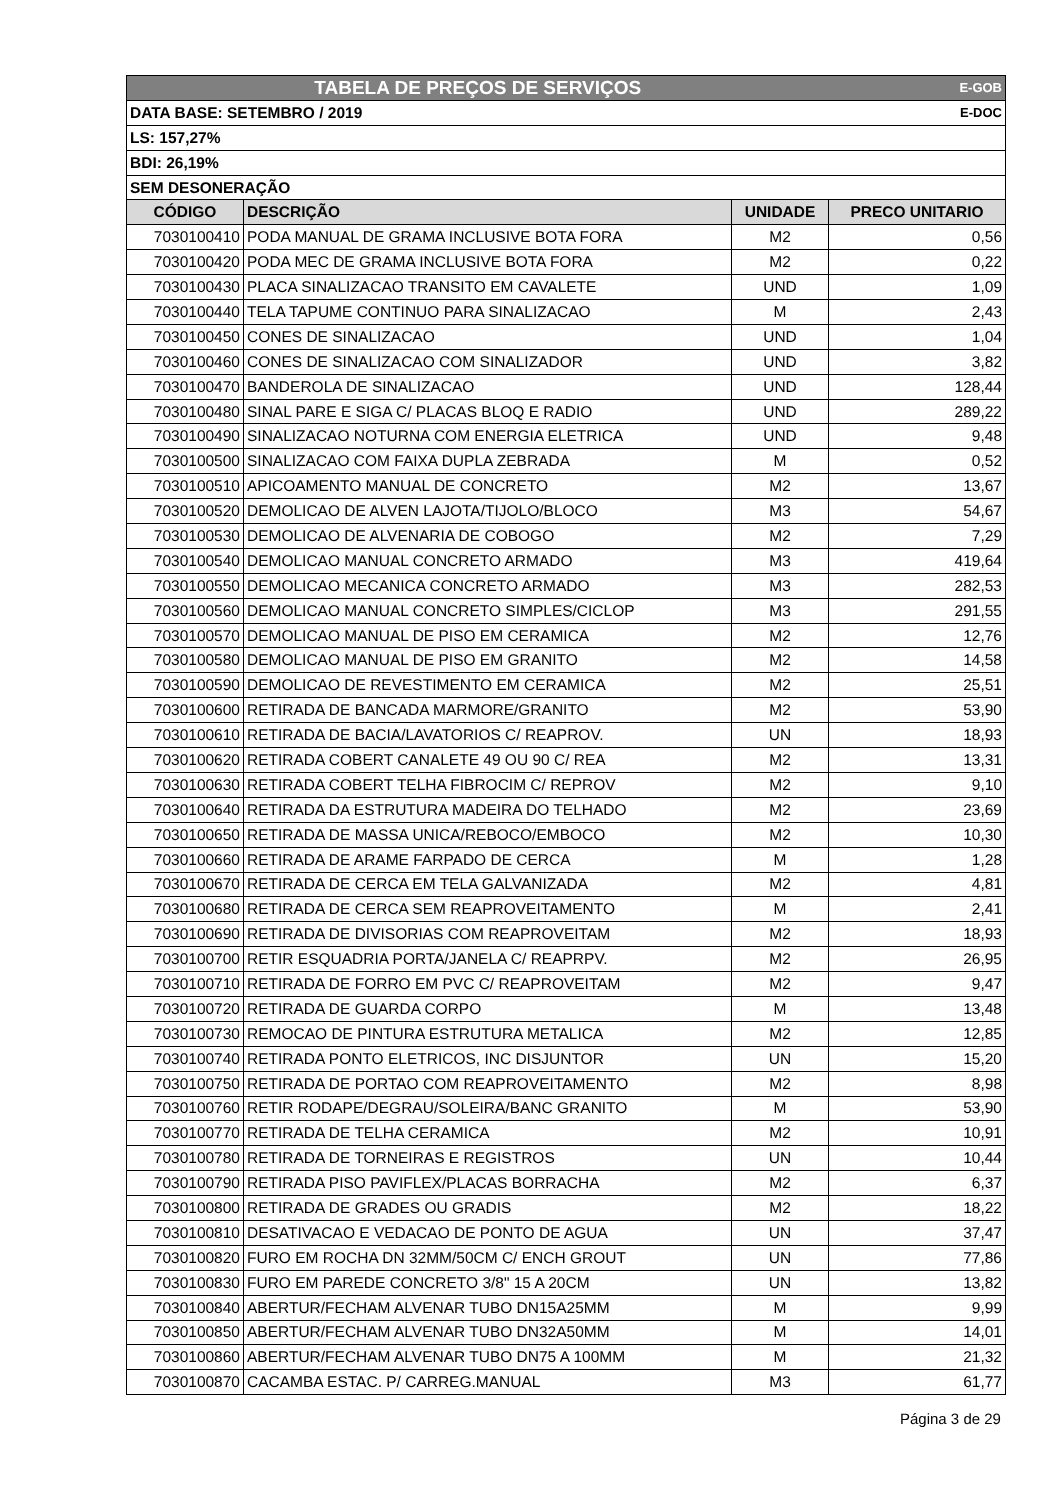| TABELA DE PREÇOS DE SERVIÇOS | | | E-GOB |
| DATA BASE: SETEMBRO / 2019 | | | E-DOC |
| LS: 157,27% | | | |
| BDI: 26,19% | | | |
| SEM DESONERAÇÃO | | | |
| CÓDIGO | DESCRIÇÃO | UNIDADE | PRECO UNITARIO |
| 7030100410 | PODA MANUAL DE GRAMA INCLUSIVE BOTA FORA | M2 | 0,56 |
| 7030100420 | PODA MEC DE GRAMA INCLUSIVE BOTA FORA | M2 | 0,22 |
| 7030100430 | PLACA SINALIZACAO TRANSITO EM CAVALETE | UND | 1,09 |
| 7030100440 | TELA TAPUME CONTINUO PARA SINALIZACAO | M | 2,43 |
| 7030100450 | CONES DE SINALIZACAO | UND | 1,04 |
| 7030100460 | CONES DE SINALIZACAO COM SINALIZADOR | UND | 3,82 |
| 7030100470 | BANDEROLA DE SINALIZACAO | UND | 128,44 |
| 7030100480 | SINAL PARE E SIGA C/ PLACAS BLOQ E RADIO | UND | 289,22 |
| 7030100490 | SINALIZACAO NOTURNA COM ENERGIA ELETRICA | UND | 9,48 |
| 7030100500 | SINALIZACAO COM FAIXA DUPLA ZEBRADA | M | 0,52 |
| 7030100510 | APICOAMENTO MANUAL DE CONCRETO | M2 | 13,67 |
| 7030100520 | DEMOLICAO DE ALVEN LAJOTA/TIJOLO/BLOCO | M3 | 54,67 |
| 7030100530 | DEMOLICAO DE ALVENARIA DE COBOGO | M2 | 7,29 |
| 7030100540 | DEMOLICAO MANUAL CONCRETO ARMADO | M3 | 419,64 |
| 7030100550 | DEMOLICAO MECANICA CONCRETO ARMADO | M3 | 282,53 |
| 7030100560 | DEMOLICAO MANUAL CONCRETO SIMPLES/CICLOP | M3 | 291,55 |
| 7030100570 | DEMOLICAO MANUAL DE PISO EM CERAMICA | M2 | 12,76 |
| 7030100580 | DEMOLICAO MANUAL DE PISO EM GRANITO | M2 | 14,58 |
| 7030100590 | DEMOLICAO DE REVESTIMENTO EM CERAMICA | M2 | 25,51 |
| 7030100600 | RETIRADA DE BANCADA MARMORE/GRANITO | M2 | 53,90 |
| 7030100610 | RETIRADA DE BACIA/LAVATORIOS C/ REAPROV. | UN | 18,93 |
| 7030100620 | RETIRADA COBERT CANALETE 49 OU 90 C/ REA | M2 | 13,31 |
| 7030100630 | RETIRADA COBERT TELHA FIBROCIM C/ REPROV | M2 | 9,10 |
| 7030100640 | RETIRADA DA ESTRUTURA MADEIRA DO TELHADO | M2 | 23,69 |
| 7030100650 | RETIRADA DE MASSA UNICA/REBOCO/EMBOCO | M2 | 10,30 |
| 7030100660 | RETIRADA DE ARAME FARPADO DE CERCA | M | 1,28 |
| 7030100670 | RETIRADA DE CERCA EM TELA GALVANIZADA | M2 | 4,81 |
| 7030100680 | RETIRADA DE CERCA SEM REAPROVEITAMENTO | M | 2,41 |
| 7030100690 | RETIRADA DE DIVISORIAS COM REAPROVEITAM | M2 | 18,93 |
| 7030100700 | RETIR ESQUADRIA PORTA/JANELA C/ REAPRPV. | M2 | 26,95 |
| 7030100710 | RETIRADA DE FORRO EM PVC C/ REAPROVEITAM | M2 | 9,47 |
| 7030100720 | RETIRADA DE GUARDA CORPO | M | 13,48 |
| 7030100730 | REMOCAO DE PINTURA ESTRUTURA METALICA | M2 | 12,85 |
| 7030100740 | RETIRADA PONTO ELETRICOS, INC DISJUNTOR | UN | 15,20 |
| 7030100750 | RETIRADA DE PORTAO COM REAPROVEITAMENTO | M2 | 8,98 |
| 7030100760 | RETIR RODAPE/DEGRAU/SOLEIRA/BANC GRANITO | M | 53,90 |
| 7030100770 | RETIRADA DE TELHA CERAMICA | M2 | 10,91 |
| 7030100780 | RETIRADA DE TORNEIRAS E REGISTROS | UN | 10,44 |
| 7030100790 | RETIRADA PISO PAVIFLEX/PLACAS BORRACHA | M2 | 6,37 |
| 7030100800 | RETIRADA DE GRADES OU GRADIS | M2 | 18,22 |
| 7030100810 | DESATIVACAO E VEDACAO DE PONTO DE AGUA | UN | 37,47 |
| 7030100820 | FURO EM ROCHA DN 32MM/50CM C/ ENCH GROUT | UN | 77,86 |
| 7030100830 | FURO EM PAREDE CONCRETO 3/8" 15 A 20CM | UN | 13,82 |
| 7030100840 | ABERTUR/FECHAM ALVENAR TUBO DN15A25MM | M | 9,99 |
| 7030100850 | ABERTUR/FECHAM ALVENAR TUBO DN32A50MM | M | 14,01 |
| 7030100860 | ABERTUR/FECHAM ALVENAR TUBO DN75 A 100MM | M | 21,32 |
| 7030100870 | CACAMBA ESTAC. P/ CARREG.MANUAL | M3 | 61,77 |
Página 3 de 29